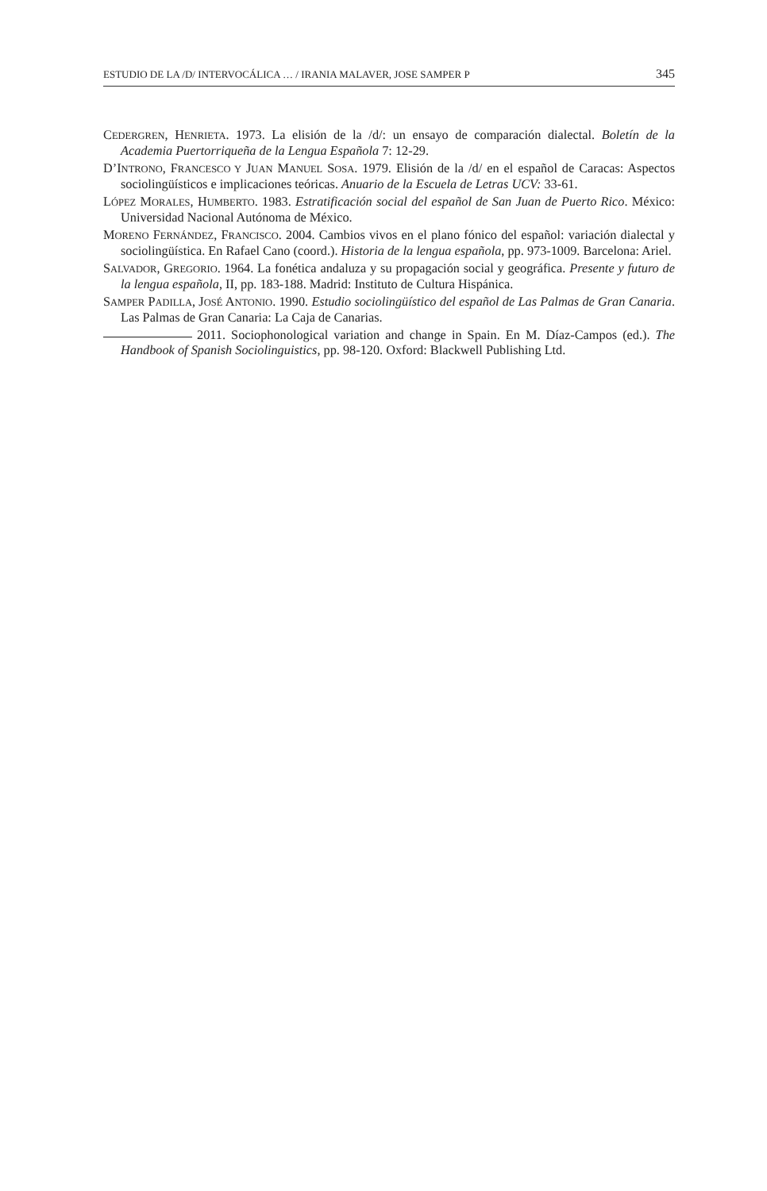ESTUDIO DE LA /D/ INTERVOCÁLICA … / IRANIA MALAVER, JOSE SAMPER P 345
CEDERGREN, HENRIETA. 1973. La elisión de la /d/: un ensayo de comparación dialectal. Boletín de la Academia Puertorriqueña de la Lengua Española 7: 12-29.
D’INTRONO, FRANCESCO Y JUAN MANUEL SOSA. 1979. Elisión de la /d/ en el español de Caracas: Aspectos sociolingüísticos e implicaciones teóricas. Anuario de la Escuela de Letras UCV: 33-61.
LÓPEZ MORALES, HUMBERTO. 1983. Estratificación social del español de San Juan de Puerto Rico. México: Universidad Nacional Autónoma de México.
MORENO FERNÁNDEZ, FRANCISCO. 2004. Cambios vivos en el plano fónico del español: variación dialectal y sociolingüística. En Rafael Cano (coord.). Historia de la lengua española, pp. 973-1009. Barcelona: Ariel.
SALVADOR, GREGORIO. 1964. La fonética andaluza y su propagación social y geográfica. Presente y futuro de la lengua española, II, pp. 183-188. Madrid: Instituto de Cultura Hispánica.
SAMPER PADILLA, JOSÉ ANTONIO. 1990. Estudio sociolingüístico del español de Las Palmas de Gran Canaria. Las Palmas de Gran Canaria: La Caja de Canarias.
2011. Sociophonological variation and change in Spain. En M. Díaz-Campos (ed.). The Handbook of Spanish Sociolinguistics, pp. 98-120. Oxford: Blackwell Publishing Ltd.